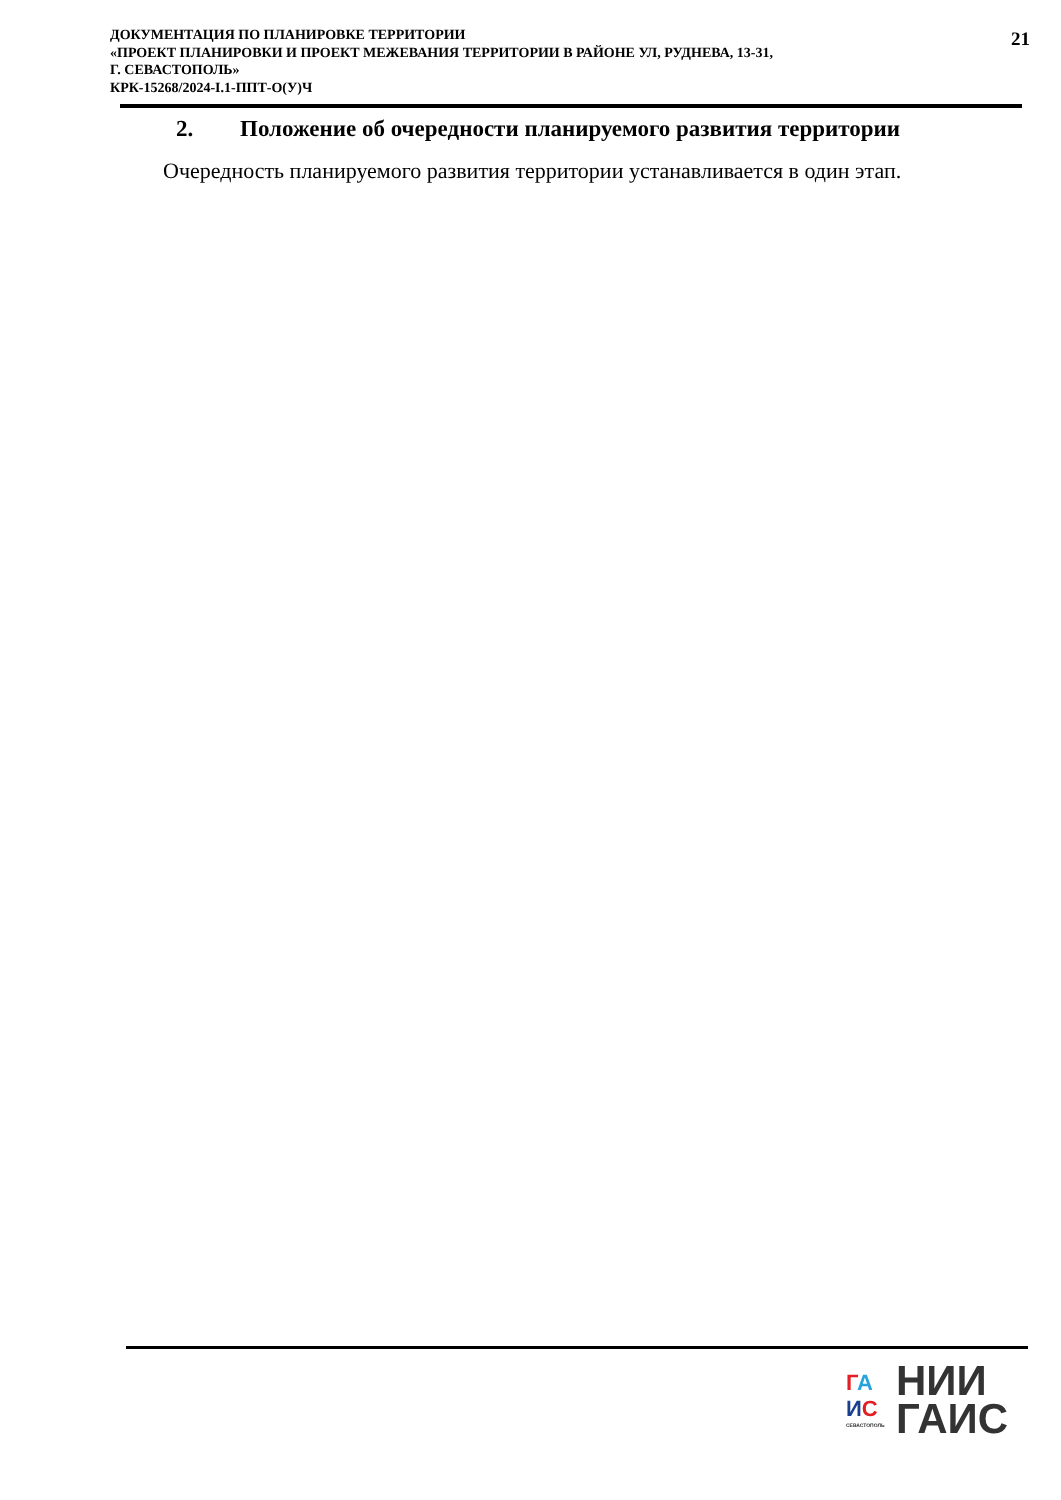ДОКУМЕНТАЦИЯ ПО ПЛАНИРОВКЕ ТЕРРИТОРИИ
«ПРОЕКТ ПЛАНИРОВКИ И ПРОЕКТ МЕЖЕВАНИЯ ТЕРРИТОРИИ В РАЙОНЕ УЛ, РУДНЕВА, 13-31,
Г. СЕВАСТОПОЛЬ»
КРК-15268/2024-I.1-ППТ-О(У)Ч
21
2. Положение об очередности планируемого развития территории
Очередность планируемого развития территории устанавливается в один этап.
ГА
ИС
СЕВАСТОПОЛЬ
НИИ
ГАИС